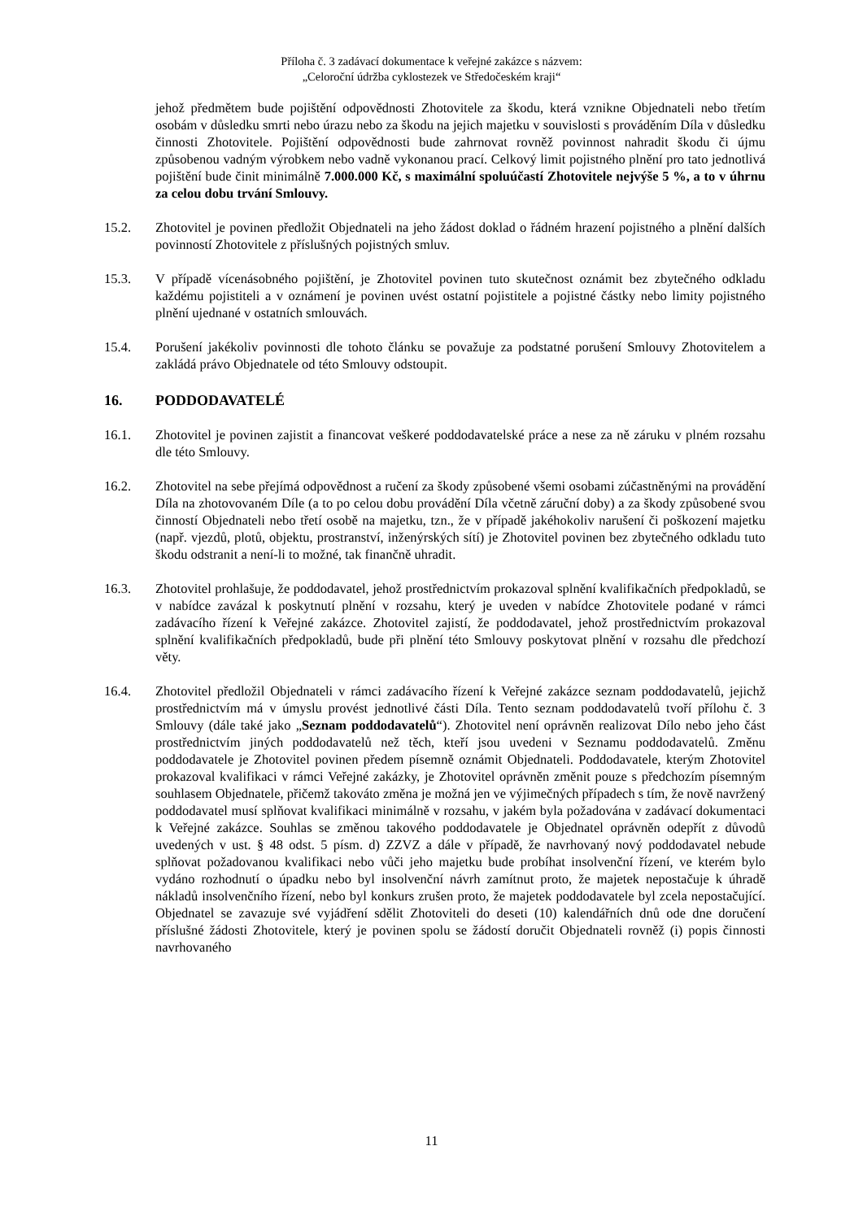Příloha č. 3 zadávací dokumentace k veřejné zakázce s názvem:
„Celoroční údržba cyklostezek ve Středočeském kraji“
jehož předmětem bude pojištění odpovědnosti Zhotovitele za škodu, která vznikne Objednateli nebo třetím osobám v důsledku smrti nebo úrazu nebo za škodu na jejich majetku v souvislosti s prováděním Díla v důsledku činnosti Zhotovitele. Pojištění odpovědnosti bude zahrnovat rovněž povinnost nahradit škodu či újmu způsobenou vadným výrobkem nebo vadně vykonanou prací. Celkový limit pojistného plnění pro tato jednotlivá pojištění bude činit minimálně 7.000.000 Kč, s maximální spoluúčastí Zhotovitele nejvýše 5 %, a to v úhrnu za celou dobu trvání Smlouvy.
15.2. Zhotovitel je povinen předložit Objednateli na jeho žádost doklad o řádném hrazení pojistného a plnění dalších povinností Zhotovitele z příslušných pojistných smluv.
15.3. V případě vícenásobného pojištění, je Zhotovitel povinen tuto skutečnost oznámit bez zbytečného odkladu každému pojistiteli a v oznámení je povinen uvést ostatní pojistitele a pojistné částky nebo limity pojistného plnění ujednané v ostatních smlouvách.
15.4. Porušení jakékoliv povinnosti dle tohoto článku se považuje za podstatné porušení Smlouvy Zhotovitelem a zakládá právo Objednatele od této Smlouvy odstoupit.
16. PODDODAVATELÉ
16.1. Zhotovitel je povinen zajistit a financovat veškeré poddodavatelské práce a nese za ně záruku v plném rozsahu dle této Smlouvy.
16.2. Zhotovitel na sebe přejímá odpovědnost a ručení za škody způsobené všemi osobami zúčastněnými na provádění Díla na zhotovovaném Díle (a to po celou dobu provádění Díla včetně záruční doby) a za škody způsobené svou činností Objednateli nebo třetí osobě na majetku, tzn., že v případě jakéhokoliv narušení či poškození majetku (např. vjezdů, plotů, objektu, prostranství, inženýrských sítí) je Zhotovitel povinen bez zbytečného odkladu tuto škodu odstranit a není-li to možné, tak finančně uhradit.
16.3. Zhotovitel prohlašuje, že poddodavatel, jehož prostřednictvím prokazoval splnění kvalifikačních předpokladů, se v nabídce zavázal k poskytnutí plnění v rozsahu, který je uveden v nabídce Zhotovitele podané v rámci zadávacího řízení k Veřejné zakázce. Zhotovitel zajistí, že poddodavatel, jehož prostřednictvím prokazoval splnění kvalifikačních předpokladů, bude při plnění této Smlouvy poskytovat plnění v rozsahu dle předchozí věty.
16.4. Zhotovitel předložil Objednateli v rámci zadávacího řízení k Veřejné zakázce seznam poddodavatelů, jejichž prostřednictvím má v úmyslu provést jednotlivé části Díla. Tento seznam poddodavatelů tvoří přílohu č. 3 Smlouvy (dále také jako „Seznam poddodavatelů“). Zhotovitel není oprávněn realizovat Dílo nebo jeho část prostřednictvím jiných poddodavatelů než těch, kteří jsou uvedeni v Seznamu poddodavatelů. Změnu poddodavatele je Zhotovitel povinen předem písemně oznámit Objednateli. Poddodavatele, kterým Zhotovitel prokazoval kvalifikaci v rámci Veřejné zakázky, je Zhotovitel oprávněn změnit pouze s předchozím písemným souhlasem Objednatele, přičemž takováto změna je možná jen ve výjimečných případech s tím, že nově navržený poddodavatel musí splňovat kvalifikaci minimálně v rozsahu, v jakém byla požadována v zadávací dokumentaci k Veřejné zakázce. Souhlas se změnou takového poddodavatele je Objednatel oprávněn odepřít z důvodů uvedených v ust. § 48 odst. 5 písm. d) ZZVZ a dále v případě, že navrhovaný nový poddodavatel nebude splňovat požadovanou kvalifikaci nebo vůči jeho majetku bude probíhat insolvenční řízení, ve kterém bylo vydáno rozhodnutí o úpadku nebo byl insolvenční návrh zamítnut proto, že majetek nepostačuje k úhradě nákladů insolvenčního řízení, nebo byl konkurs zrušen proto, že majetek poddodavatele byl zcela nepostačující. Objednatel se zavazuje své vyjádření sdělit Zhotoviteli do deseti (10) kalendářních dnů ode dne doručení příslušné žádosti Zhotovitele, který je povinen spolu se žádostí doručit Objednateli rovněž (i) popis činnosti navrhovaného
11